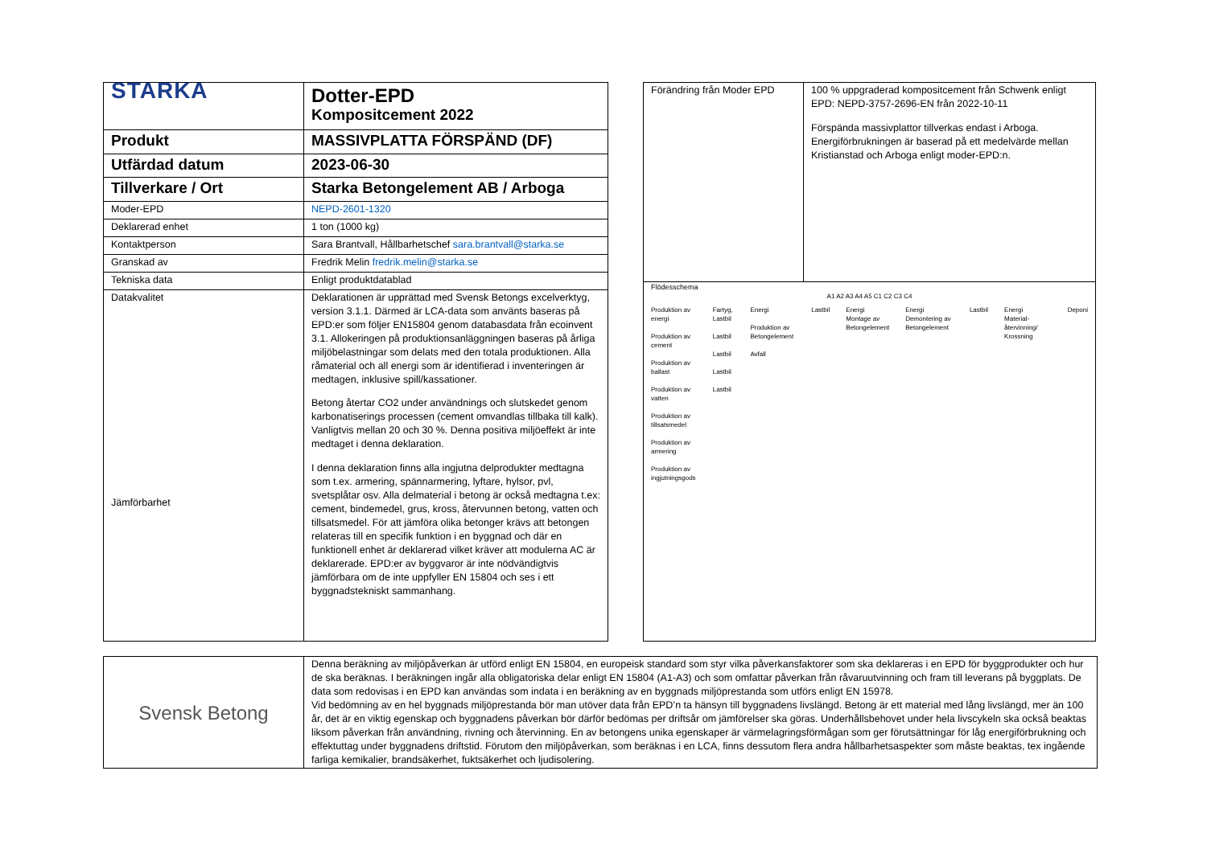| STARKA | Dotter-EPD Kompositcement 2022 |
| Produkt | MASSIVPLATTA FÖRSPÄND (DF) |
| Utfärdad datum | 2023-06-30 |
| Tillverkare / Ort | Starka Betongelement AB / Arboga |
| Moder-EPD | NEPD-2601-1320 |
| Deklarerad enhet | 1 ton (1000 kg) |
| Kontaktperson | Sara Brantvall, Hållbarhetschef sara.brantvall@starka.se |
| Granskad av | Fredrik Melin fredrik.melin@starka.se |
| Tekniska data | Enligt produktdatablad |
| Datakvalitet Jämförbarhet | Deklarationen är upprättad med Svensk Betongs excelverktyg, version 3.1.1. Därmed är LCA-data som använts baseras på EPD:er som följer EN15804 genom databasdata från ecoinvent 3.1. Allokeringen på produktionsanläggningen baseras på årliga miljöbelastningar som delats med den totala produktionen. Alla råmaterial och all energi som är identifierad i inventeringen är medtagen, inklusive spill/kassationer. Betong återtar CO2 under användnings och slutskedet genom karbonatiserings processen (cement omvandlas tillbaka till kalk). Vanligtvis mellan 20 och 30 %. Denna positiva miljöeffekt är inte medtaget i denna deklaration. I denna deklaration finns alla ingjutna delprodukter medtagna som t.ex. armering, spännarmering, lyftare, hylsor, pvl, svetsplåtar osv. Alla delmaterial i betong är också medtagna t.ex: cement, bindemedel, grus, kross, återvunnen betong, vatten och tillsatsmedel. För att jämföra olika betonger krävs att betongen relateras till en specifik funktion i en byggnad och där en funktionell enhet är deklarerad vilket kräver att modulerna AC är deklarerade. EPD:er av byggvaror är inte nödvändigtvis jämförbara om de inte uppfyller EN 15804 och ses i ett byggnadstekniskt sammanhang. |
| Förändring från Moder EPD | 100 % uppgraderad kompositcement från Schwenk enligt EPD: NEPD-3757-2696-EN från 2022-10-11 Förspända massivplattor tillverkas endast i Arboga. Energiförbrukningen är baserad på ett medelvärde mellan Kristianstad och Arboga enligt moder-EPD:n. |
| Flödesschema A1 A2 A3 A4 A5 C1 C2 C3 C4 Produktion av energi Produktion av cement Produktion av ballast Produktion av vatten Produktion av tillsatsmedel Produktion av armering Produktion av ingjutningsgods Fartyg, Lastbil Lastbil Lastbil Lastbil Lastbil Energi Produktion av Betongelement Avfall Lastbil Energi Montage av Betongelement Energi Demontering av Betongelement Lastbil Energi Material-återvinning/ Krossning Deponi | |
| Svensk Betong | Denna beräkning av miljöpåverkan är utförd enligt EN 15804, en europeisk standard som styr vilka påverkansfaktorer som ska deklareras i en EPD för byggprodukter och hur de ska beräknas. I beräkningen ingår alla obligatoriska delar enligt EN 15804 (A1-A3) och som omfattar påverkan från råvaruutvinning och fram till leverans på byggplats. De data som redovisas i en EPD kan användas som indata i en beräkning av en byggnads miljöprestanda som utförs enligt EN 15978. Vid bedömning av en hel byggnads miljöprestanda bör man utöver data från EPD’n ta hänsyn till byggnadens livslängd. Betong är ett material med lång livslängd, mer än 100 år, det är en viktig egenskap och byggnadens påverkan bör därför bedömas per driftsår om jämförelser ska göras. Underhållsbehovet under hela livscykeln ska också beaktas liksom påverkan från användning, rivning och återvinning. En av betongens unika egenskaper är värmelagringsförmågan som ger förutsättningar för låg energiförbrukning och effektuttag under byggnadens driftstid. Förutom den miljöpåverkan, som beräknas i en LCA, finns dessutom flera andra hållbarhetsaspekter som måste beaktas, tex ingående farliga kemikalier, brandsäkerhet, fuktsäkerhet och ljudisolering. |